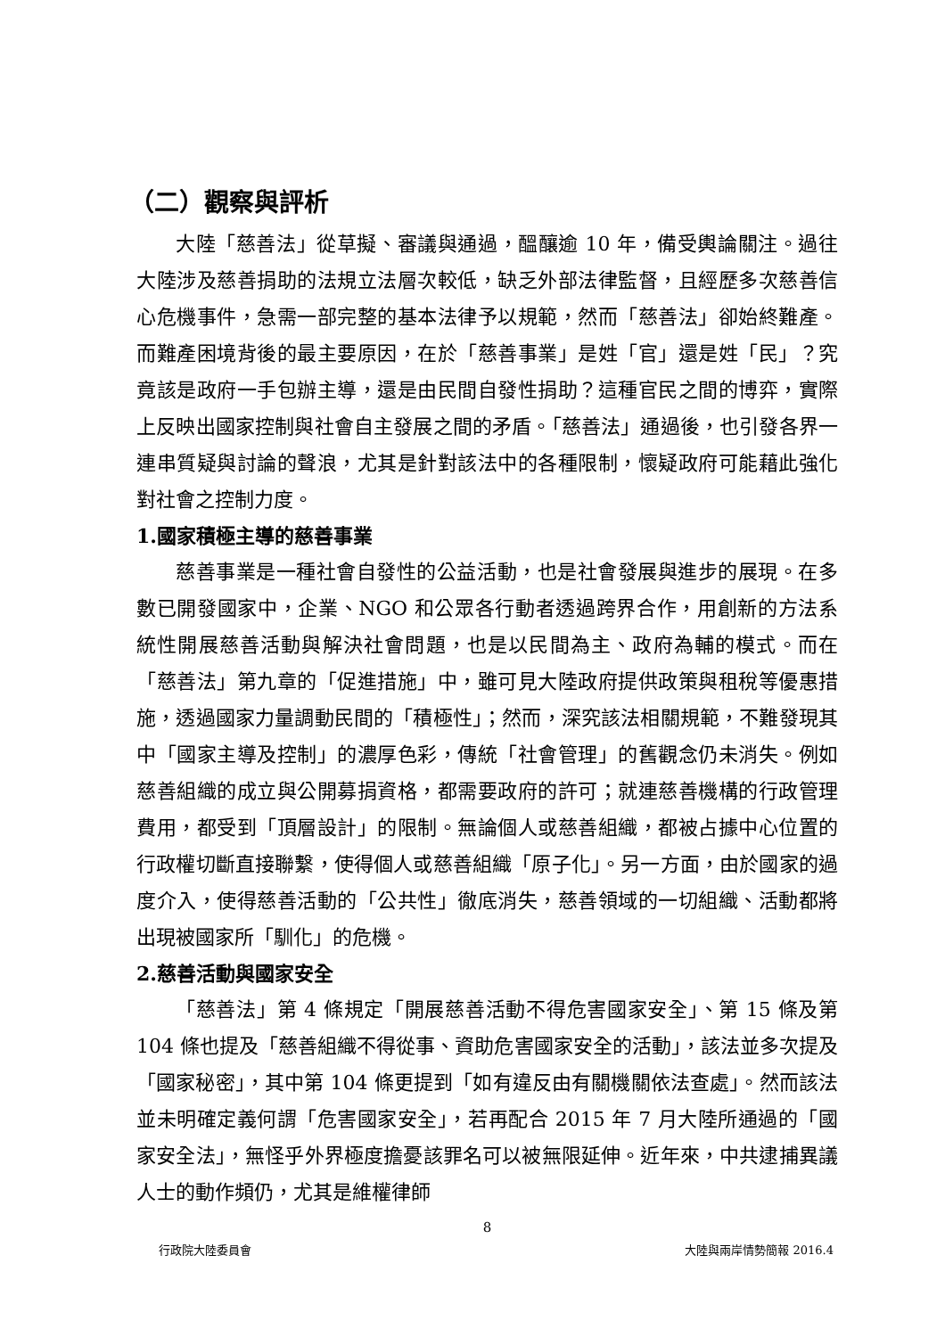（二）觀察與評析
大陸「慈善法」從草擬、審議與通過，醞釀逾 10 年，備受輿論關注。過往大陸涉及慈善捐助的法規立法層次較低，缺乏外部法律監督，且經歷多次慈善信心危機事件，急需一部完整的基本法律予以規範，然而「慈善法」卻始終難產。而難產困境背後的最主要原因，在於「慈善事業」是姓「官」還是姓「民」？究竟該是政府一手包辦主導，還是由民間自發性捐助？這種官民之間的博弈，實際上反映出國家控制與社會自主發展之間的矛盾。「慈善法」通過後，也引發各界一連串質疑與討論的聲浪，尤其是針對該法中的各種限制，懷疑政府可能藉此強化對社會之控制力度。
1.國家積極主導的慈善事業
慈善事業是一種社會自發性的公益活動，也是社會發展與進步的展現。在多數已開發國家中，企業、NGO 和公眾各行動者透過跨界合作，用創新的方法系統性開展慈善活動與解決社會問題，也是以民間為主、政府為輔的模式。而在「慈善法」第九章的「促進措施」中，雖可見大陸政府提供政策與租稅等優惠措施，透過國家力量調動民間的「積極性」；然而，深究該法相關規範，不難發現其中「國家主導及控制」的濃厚色彩，傳統「社會管理」的舊觀念仍未消失。例如慈善組織的成立與公開募捐資格，都需要政府的許可；就連慈善機構的行政管理費用，都受到「頂層設計」的限制。無論個人或慈善組織，都被占據中心位置的行政權切斷直接聯繫，使得個人或慈善組織「原子化」。另一方面，由於國家的過度介入，使得慈善活動的「公共性」徹底消失，慈善領域的一切組織、活動都將出現被國家所「馴化」的危機。
2.慈善活動與國家安全
「慈善法」第 4 條規定「開展慈善活動不得危害國家安全」、第 15 條及第 104 條也提及「慈善組織不得從事、資助危害國家安全的活動」，該法並多次提及「國家秘密」，其中第 104 條更提到「如有違反由有關機關依法查處」。然而該法並未明確定義何謂「危害國家安全」，若再配合 2015 年 7 月大陸所通過的「國家安全法」，無怪乎外界極度擔憂該罪名可以被無限延伸。近年來，中共逮捕異議人士的動作頻仍，尤其是維權律師
8
行政院大陸委員會 大陸與兩岸情勢簡報 2016.4